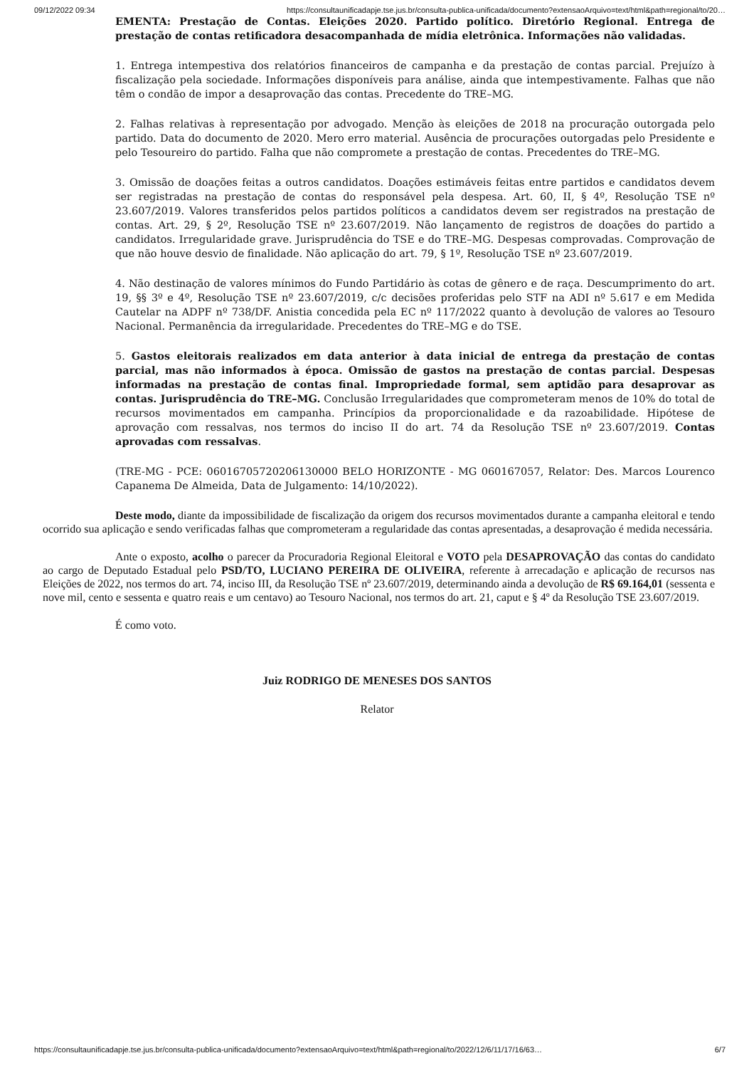09/12/2022 09:34 https://consultaunificadapje.tse.jus.br/consulta-publica-unificada/documento?extensaoArquivo=text/html&path=regional/to/20…
EMENTA: Prestação de Contas. Eleições 2020. Partido político. Diretório Regional. Entrega de prestação de contas retificadora desacompanhada de mídia eletrônica. Informações não validadas.
1. Entrega intempestiva dos relatórios financeiros de campanha e da prestação de contas parcial. Prejuízo à fiscalização pela sociedade. Informações disponíveis para análise, ainda que intempestivamente. Falhas que não têm o condão de impor a desaprovação das contas. Precedente do TRE–MG.
2. Falhas relativas à representação por advogado. Menção às eleições de 2018 na procuração outorgada pelo partido. Data do documento de 2020. Mero erro material. Ausência de procurações outorgadas pelo Presidente e pelo Tesoureiro do partido. Falha que não compromete a prestação de contas. Precedentes do TRE–MG.
3. Omissão de doações feitas a outros candidatos. Doações estimáveis feitas entre partidos e candidatos devem ser registradas na prestação de contas do responsável pela despesa. Art. 60, II, § 4º, Resolução TSE nº 23.607/2019. Valores transferidos pelos partidos políticos a candidatos devem ser registrados na prestação de contas. Art. 29, § 2º, Resolução TSE nº 23.607/2019. Não lançamento de registros de doações do partido a candidatos. Irregularidade grave. Jurisprudência do TSE e do TRE–MG. Despesas comprovadas. Comprovação de que não houve desvio de finalidade. Não aplicação do art. 79, § 1º, Resolução TSE nº 23.607/2019.
4. Não destinação de valores mínimos do Fundo Partidário às cotas de gênero e de raça. Descumprimento do art. 19, §§ 3º e 4º, Resolução TSE nº 23.607/2019, c/c decisões proferidas pelo STF na ADI nº 5.617 e em Medida Cautelar na ADPF nº 738/DF. Anistia concedida pela EC nº 117/2022 quanto à devolução de valores ao Tesouro Nacional. Permanência da irregularidade. Precedentes do TRE–MG e do TSE.
5. Gastos eleitorais realizados em data anterior à data inicial de entrega da prestação de contas parcial, mas não informados à época. Omissão de gastos na prestação de contas parcial. Despesas informadas na prestação de contas final. Impropriedade formal, sem aptidão para desaprovar as contas. Jurisprudência do TRE–MG. Conclusão Irregularidades que comprometeram menos de 10% do total de recursos movimentados em campanha. Princípios da proporcionalidade e da razoabilidade. Hipótese de aprovação com ressalvas, nos termos do inciso II do art. 74 da Resolução TSE nº 23.607/2019. Contas aprovadas com ressalvas.
(TRE-MG - PCE: 06016705720206130000 BELO HORIZONTE - MG 060167057, Relator: Des. Marcos Lourenco Capanema De Almeida, Data de Julgamento: 14/10/2022).
Deste modo, diante da impossibilidade de fiscalização da origem dos recursos movimentados durante a campanha eleitoral e tendo ocorrido sua aplicação e sendo verificadas falhas que comprometeram a regularidade das contas apresentadas, a desaprovação é medida necessária.
Ante o exposto, acolho o parecer da Procuradoria Regional Eleitoral e VOTO pela DESAPROVAÇÃO das contas do candidato ao cargo de Deputado Estadual pelo PSD/TO, LUCIANO PEREIRA DE OLIVEIRA, referente à arrecadação e aplicação de recursos nas Eleições de 2022, nos termos do art. 74, inciso III, da Resolução TSE nº 23.607/2019, determinando ainda a devolução de R$ 69.164,01 (sessenta e nove mil, cento e sessenta e quatro reais e um centavo) ao Tesouro Nacional, nos termos do art. 21, caput e § 4º da Resolução TSE 23.607/2019.
É como voto.
Juiz RODRIGO DE MENESES DOS SANTOS
Relator
https://consultaunificadapje.tse.jus.br/consulta-publica-unificada/documento?extensaoArquivo=text/html&path=regional/to/2022/12/6/11/17/16/63… 6/7